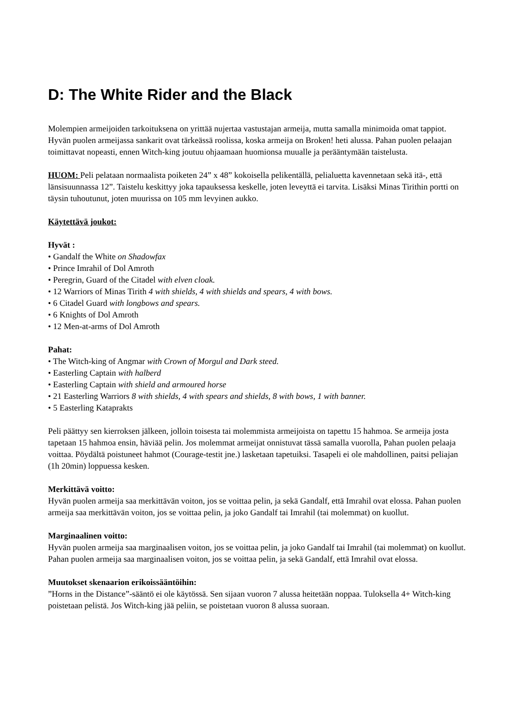D: The White Rider and the Black
Molempien armeijoiden tarkoituksena on yrittää nujertaa vastustajan armeija, mutta samalla minimoida omat tappiot. Hyvän puolen armeijassa sankarit ovat tärkeässä roolissa, koska armeija on Broken! heti alussa. Pahan puolen pelaajan toimittavat nopeasti, ennen Witch-king joutuu ohjaamaan huomionsa muualle ja perääntymään taistelusta.
HUOM: Peli pelataan normaalista poiketen 24” x 48” kokoisella pelikentällä, pelialuetta kavennetaan sekä itä-, että länsisuunnassa 12”. Taistelu keskittyy joka tapauksessa keskelle, joten leveyttä ei tarvita. Lisäksi Minas Tirithin portti on täysin tuhoutunut, joten muurissa on 105 mm levyinen aukko.
Käytettävä joukot:
Hyvät :
• Gandalf the White on Shadowfax
• Prince Imrahil of Dol Amroth
• Peregrin, Guard of the Citadel with elven cloak.
• 12 Warriors of Minas Tirith 4 with shields, 4 with shields and spears, 4 with bows.
• 6 Citadel Guard with longbows and spears.
• 6 Knights of Dol Amroth
• 12 Men-at-arms of Dol Amroth
Pahat:
• The Witch-king of Angmar with Crown of Morgul and Dark steed.
• Easterling Captain with halberd
• Easterling Captain with shield and armoured horse
• 21 Easterling Warriors 8 with shields, 4 with spears and shields, 8 with bows, 1 with banner.
• 5 Easterling Kataprakts
Peli päättyy sen kierroksen jälkeen, jolloin toisesta tai molemmista armeijoista on tapettu 15 hahmoa. Se armeija josta tapetaan 15 hahmoa ensin, häviää pelin. Jos molemmat armeijat onnistuvat tässä samalla vuorolla, Pahan puolen pelaaja voittaa. Pöydältä poistuneet hahmot (Courage-testit jne.) lasketaan tapetuiksi. Tasapeli ei ole mahdollinen, paitsi peliajan (1h 20min) loppuessa kesken.
Merkittävä voitto:
Hyvän puolen armeija saa merkittävän voiton, jos se voittaa pelin, ja sekä Gandalf, että Imrahil ovat elossa. Pahan puolen armeija saa merkittävän voiton, jos se voittaa pelin, ja joko Gandalf tai Imrahil (tai molemmat) on kuollut.
Marginaalinen voitto:
Hyvän puolen armeija saa marginaalisen voiton, jos se voittaa pelin, ja joko Gandalf tai Imrahil (tai molemmat) on kuollut. Pahan puolen armeija saa marginaalisen voiton, jos se voittaa pelin, ja sekä Gandalf, että Imrahil ovat elossa.
Muutokset skenaarion erikoissääntöihin:
”Horns in the Distance”-sääntö ei ole käytössä. Sen sijaan vuoron 7 alussa heitetään noppaa. Tuloksella 4+ Witch-king poistetaan pelistä. Jos Witch-king jää peliin, se poistetaan vuoron 8 alussa suoraan.